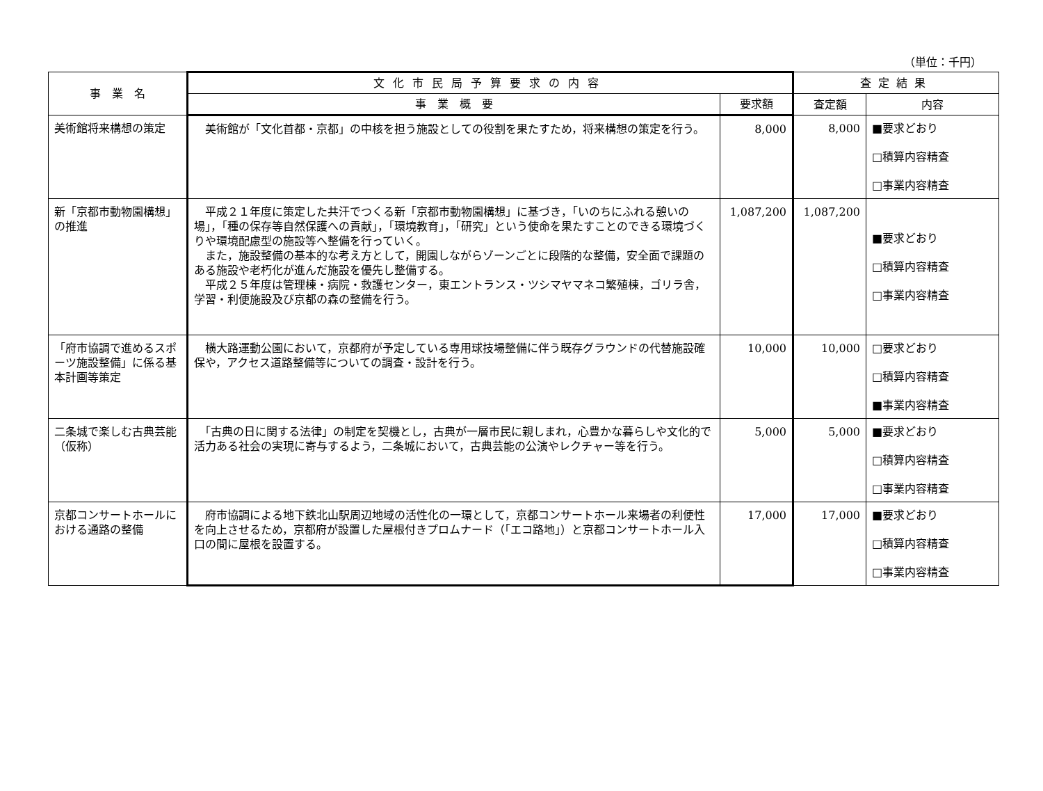（単位：千円）
| 事 業 名 | 文化市民局予算要求の内容 | | 査定結果 | |
| --- | --- | --- | --- | --- |
| | 事 業 概 要 | 要求額 | 査定額 | 内容 |
| 美術館将来構想の策定 | 美術館が「文化首都・京都」の中核を担う施設としての役割を果たすため，将来構想の策定を行う。 | 8,000 | 8,000 | ■要求どおり □積算内容精査 □事業内容精査 |
| 新「京都市動物園構想」の推進 | 平成２１年度に策定した共汗でつくる新「京都市動物園構想」に基づき，「いのちにふれる憩いの場」，「種の保存等自然保護への貢献」，「環境教育」，「研究」という使命を果たすことのできる環境づくりや環境配慮型の施設等へ整備を行っていく。 また，施設整備の基本的な考え方として，開園しながらゾーンごとに段階的な整備，安全面で課題のある施設や老朽化が進んだ施設を優先し整備する。 平成２５年度は管理棟・病院・救護センター，東エントランス・ツシマヤマネコ繁殖棟，ゴリラ舎，学習・利便施設及び京都の森の整備を行う。 | 1,087,200 | 1,087,200 | ■要求どおり □積算内容精査 □事業内容精査 |
| 「府市協調で進めるスポーツ施設整備」に係る基本計画等策定 | 横大路運動公園において，京都府が予定している専用球技場整備に伴う既存グラウンドの代替施設確保や，アクセス道路整備等についての調査・設計を行う。 | 10,000 | 10,000 | □要求どおり □積算内容精査 ■事業内容精査 |
| 二条城で楽しむ古典芸能（仮称） | 「古典の日に関する法律」の制定を契機とし，古典が一層市民に親しまれ，心豊かな暮らしや文化的で活力ある社会の実現に寄与するよう，二条城において，古典芸能の公演やレクチャー等を行う。 | 5,000 | 5,000 | ■要求どおり □積算内容精査 □事業内容精査 |
| 京都コンサートホールにおける通路の整備 | 府市協調による地下鉄北山駅周辺地域の活性化の一環として，京都コンサートホール来場者の利便性を向上させるため，京都府が設置した屋根付きプロムナード（「エコ路地」）と京都コンサートホール入口の間に屋根を設置する。 | 17,000 | 17,000 | ■要求どおり □積算内容精査 □事業内容精査 |